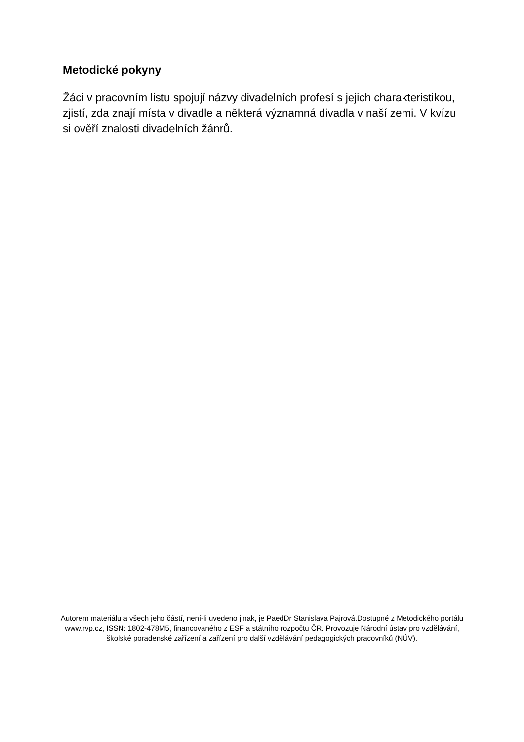Metodické pokyny
Žáci v pracovním listu spojují názvy divadelních profesí s jejich charakteristikou, zjistí, zda znají místa v divadle a některá významná divadla v naší zemi. V kvízu si ověří znalosti divadelních žánrů.
Autorem materiálu a všech jeho částí, není-li uvedeno jinak, je PaedDr Stanislava Pajrová.Dostupné z Metodického portálu www.rvp.cz, ISSN: 1802-478M5, financovaného z ESF a státního rozpočtu ČR. Provozuje Národní ústav pro vzdělávání, školské poradenské zařízení a zařízení pro další vzdělávání pedagogických pracovníků (NÚV).